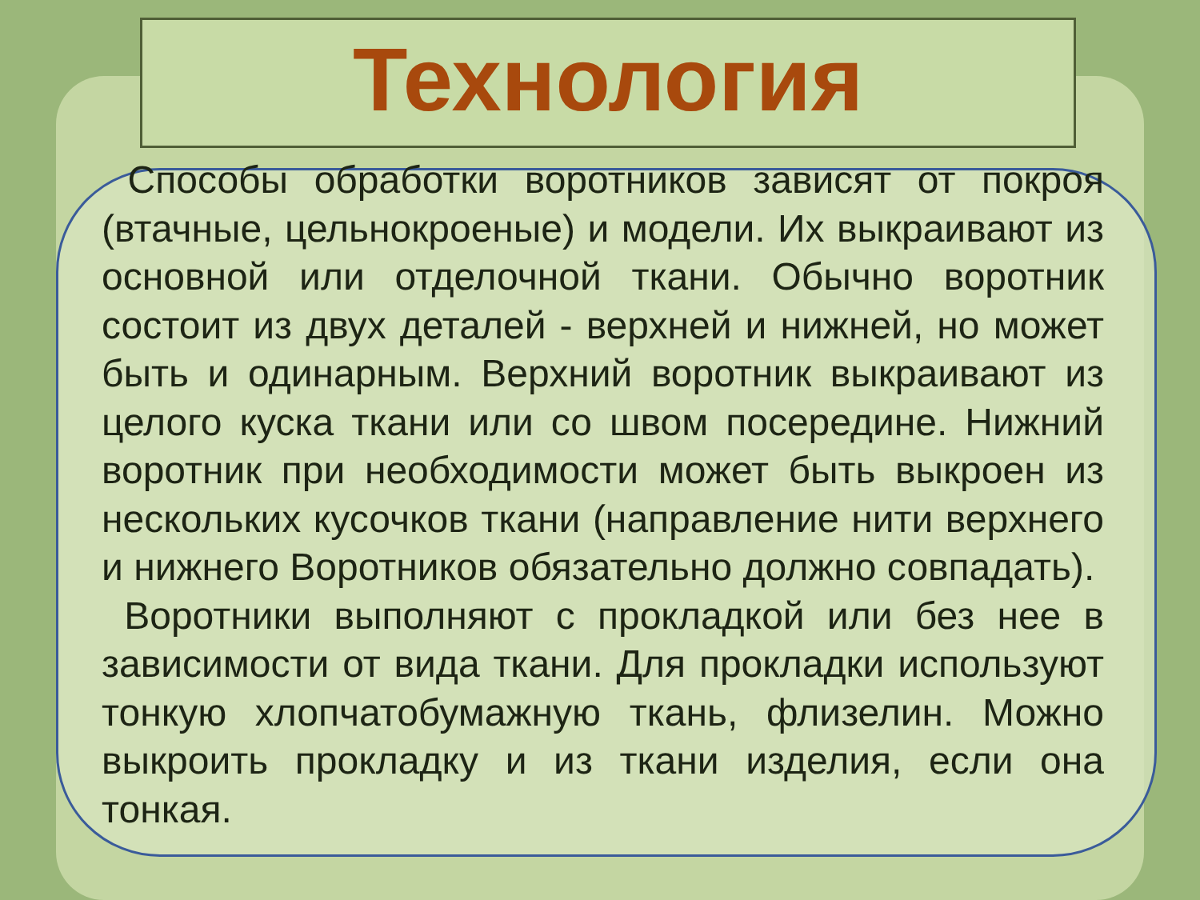Технология
Способы обработки воротников зависят от покроя (втачные, цельнокроеные) и модели. Их выкраивают из основной или отделочной ткани. Обычно воротник состоит из двух деталей - верхней и нижней, но может быть и одинарным. Верхний воротник выкраивают из целого куска ткани или со швом посередине. Нижний воротник при необходимости может быть выкроен из нескольких кусочков ткани (направление нити верхнего и нижнего Воротников обязательно должно совпадать).
Воротники выполняют с прокладкой или без нее в зависимости от вида ткани. Для прокладки используют тонкую хлопчатобумажную ткань, флизелин. Можно выкроить прокладку и из ткани изделия, если она тонкая.